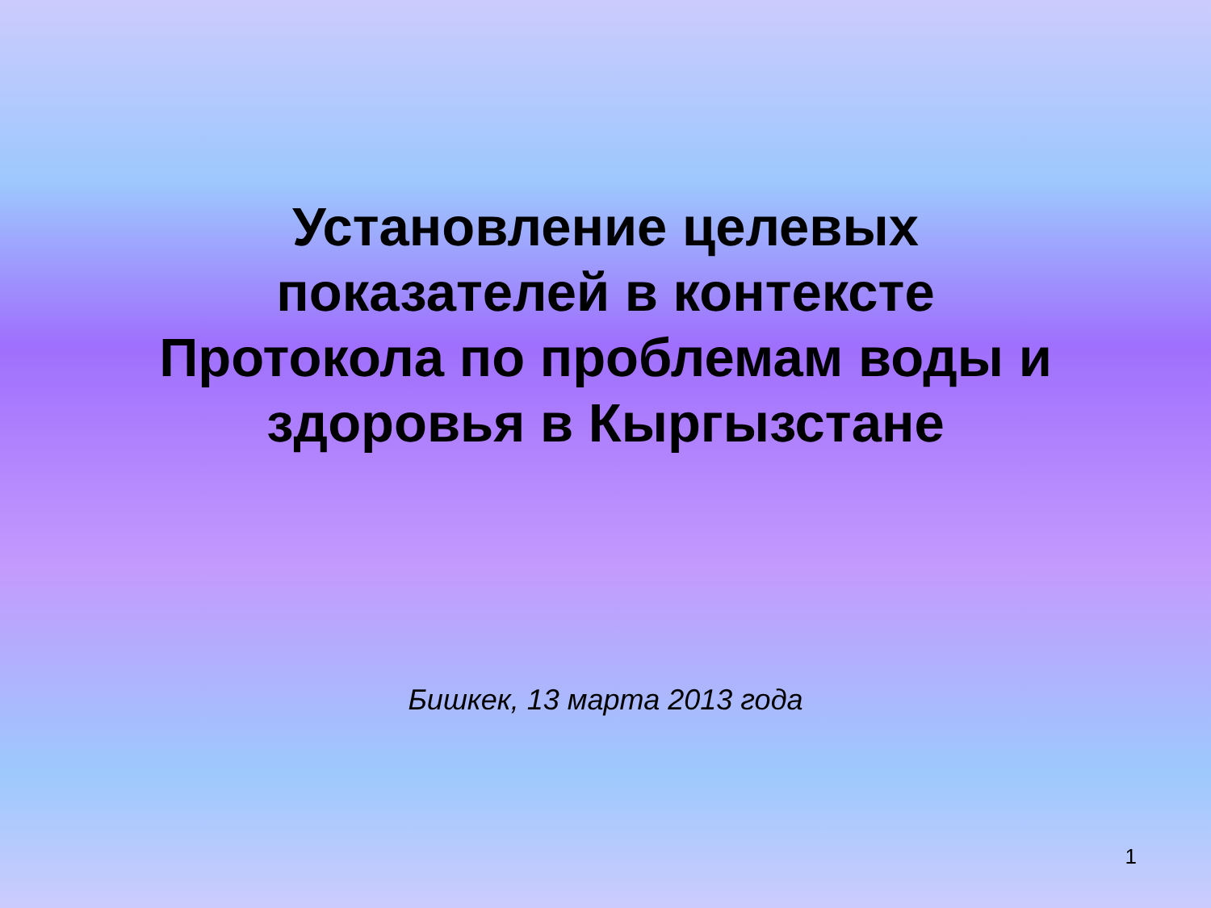Установление целевых
показателей в контексте
Протокола по проблемам воды и
здоровья в Кыргызстане
Бишкек, 13 марта 2013 года
1